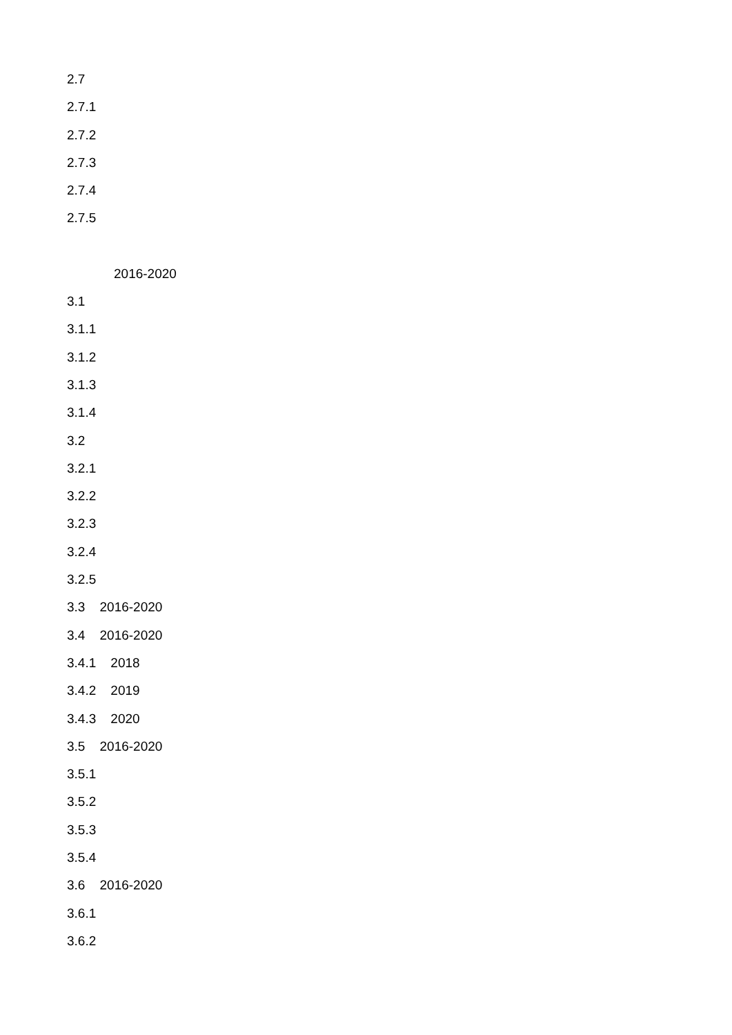2.7
2.7.1
2.7.2
2.7.3
2.7.4
2.7.5
2016-2020
3.1
3.1.1
3.1.2
3.1.3
3.1.4
3.2
3.2.1
3.2.2
3.2.3
3.2.4
3.2.5
3.3 2016-2020
3.4 2016-2020
3.4.1 2018
3.4.2 2019
3.4.3 2020
3.5 2016-2020
3.5.1
3.5.2
3.5.3
3.5.4
3.6 2016-2020
3.6.1
3.6.2